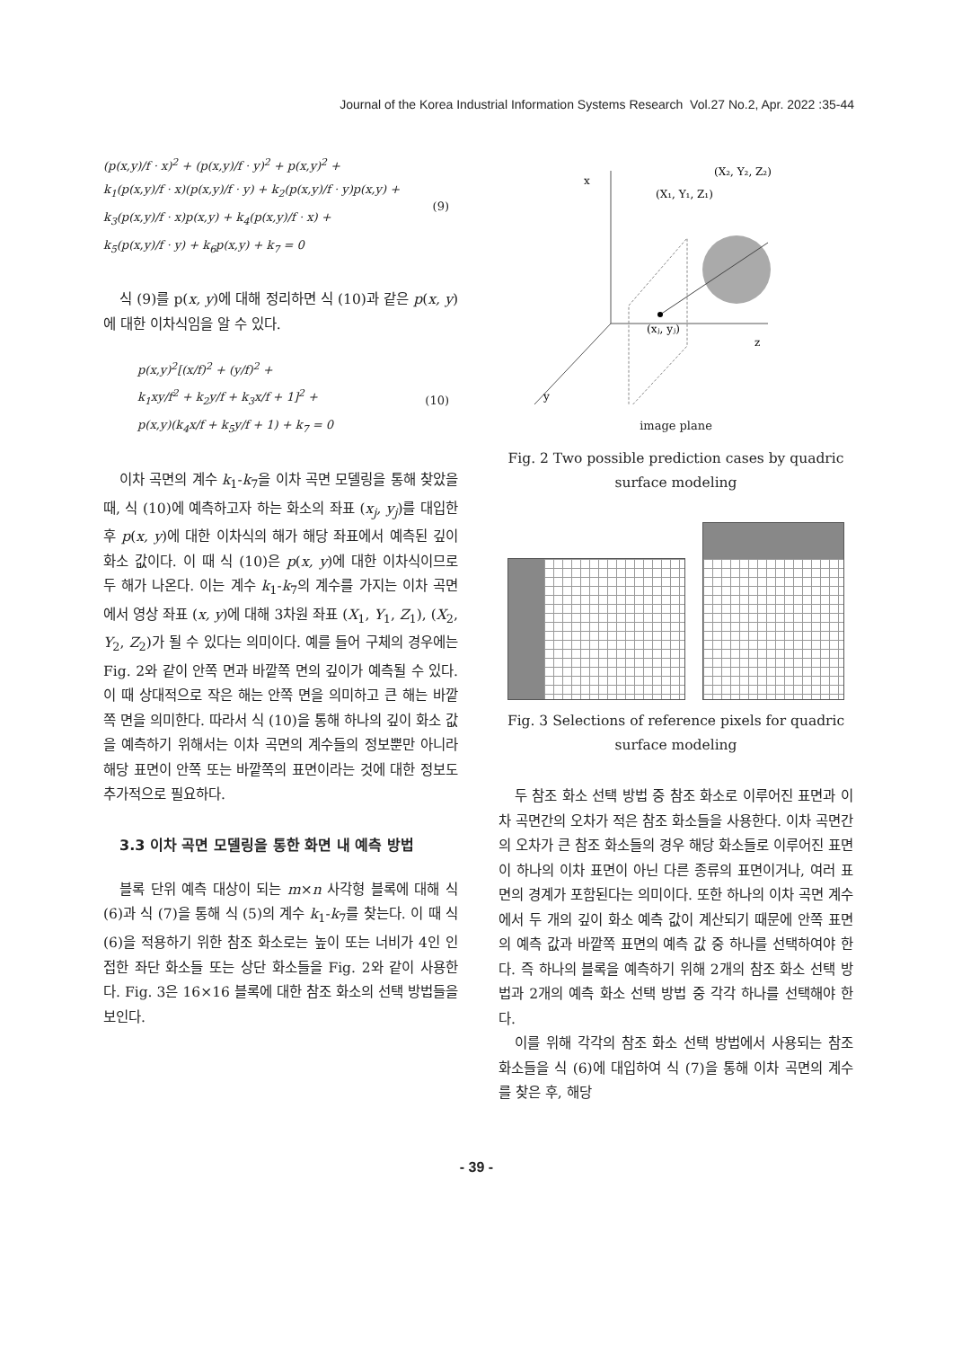Journal of the Korea Industrial Information Systems Research Vol.27 No.2, Apr. 2022 :35-44
(p(x,y)/f · x)<sup>2</sup> + (p(x,y)/f · y)<sup>2</sup> + p(x,y)<sup>2</sup> +
k<sub>1</sub>(p(x,y)/f · x)(p(x,y)/f · y) + k<sub>2</sub>(p(x,y)/f · y)p(x,y) +
k<sub>3</sub>(p(x,y)/f · x)p(x,y) + k<sub>4</sub>(p(x,y)/f · x) +
k<sub>5</sub>(p(x,y)/f · y) + k<sub>6</sub>p(x,y) + k<sub>7</sub> = 0 (9)
식 (9)를 p(x, y)에 대해 정리하면 식 (10)과 같은 p(x, y)에 대한 이차식임을 알 수 있다.
p(x,y)<sup>2</sup>[(x/f)<sup>2</sup> + (y/f)<sup>2</sup> +
k<sub>1</sub>xy/f<sup>2</sup> + k<sub>2</sub>y/f + k<sub>3</sub>x/f + 1]<sup>2</sup> +
p(x,y)(k<sub>4</sub>x/f + k<sub>5</sub>y/f + 1) + k<sub>7</sub> = 0 (10)
이차 곡면의 계수 k<sub>1</sub>-k<sub>7</sub>을 이차 곡면 모델링을 통해 찾았을 때, 식 (10)에 예측하고자 하는 화소의 좌표 (x<sub>j</sub>, y<sub>j</sub>)를 대입한 후 p(x, y)에 대한 이차식의 해가 해당 좌표에서 예측된 깊이 화소 값이다. 이 때 식 (10)은 p(x, y)에 대한 이차식이므로 두 해가 나온다. 이는 계수 k<sub>1</sub>-k<sub>7</sub>의 계수를 가지는 이차 곡면에서 영상 좌표 (x, y)에 대해 3차원 좌표 (X<sub>1</sub>, Y<sub>1</sub>, Z<sub>1</sub>), (X<sub>2</sub>, Y<sub>2</sub>, Z<sub>2</sub>)가 될 수 있다는 의미이다. 예를 들어 구체의 경우에는 Fig. 2와 같이 안쪽 면과 바깥쪽 면의 깊이가 예측될 수 있다. 이 때 상대적으로 작은 해는 안쪽 면을 의미하고 큰 해는 바깥쪽 면을 의미한다. 따라서 식 (10)을 통해 하나의 깊이 화소 값을 예측하기 위해서는 이차 곡면의 계수들의 정보뿐만 아니라 해당 표면이 안쪽 또는 바깥쪽의 표면이라는 것에 대한 정보도 추가적으로 필요하다.
3.3 이차 곡면 모델링을 통한 화면 내 예측 방법
블록 단위 예측 대상이 되는 m×n 사각형 블록에 대해 식 (6)과 식 (7)을 통해 식 (5)의 계수 k<sub>1</sub>-k<sub>7</sub>를 찾는다. 이 때 식 (6)을 적용하기 위한 참조 화소로는 높이 또는 너비가 4인 인접한 좌단 화소들 또는 상단 화소들을 Fig. 2와 같이 사용한다. Fig. 3은 16×16 블록에 대한 참조 화소의 선택 방법들을 보인다.
x
z
y
(X₂, Y₂, Z₂)
(X₁, Y₁, Z₁)
(xⱼ, yⱼ)
image plane
Fig. 2 Two possible prediction cases by quadric surface modeling
Fig. 3 Selections of reference pixels for quadric surface modeling
두 참조 화소 선택 방법 중 참조 화소로 이루어진 표면과 이차 곡면간의 오차가 적은 참조 화소들을 사용한다. 이차 곡면간의 오차가 큰 참조 화소들의 경우 해당 화소들로 이루어진 표면이 하나의 이차 표면이 아닌 다른 종류의 표면이거나, 여러 표면의 경계가 포함된다는 의미이다. 또한 하나의 이차 곡면 계수에서 두 개의 깊이 화소 예측 값이 계산되기 때문에 안쪽 표면의 예측 값과 바깥쪽 표면의 예측 값 중 하나를 선택하여야 한다. 즉 하나의 블록을 예측하기 위해 2개의 참조 화소 선택 방법과 2개의 예측 화소 선택 방법 중 각각 하나를 선택해야 한다.
이를 위해 각각의 참조 화소 선택 방법에서 사용되는 참조 화소들을 식 (6)에 대입하여 식 (7)을 통해 이차 곡면의 계수를 찾은 후, 해당
- 39 -